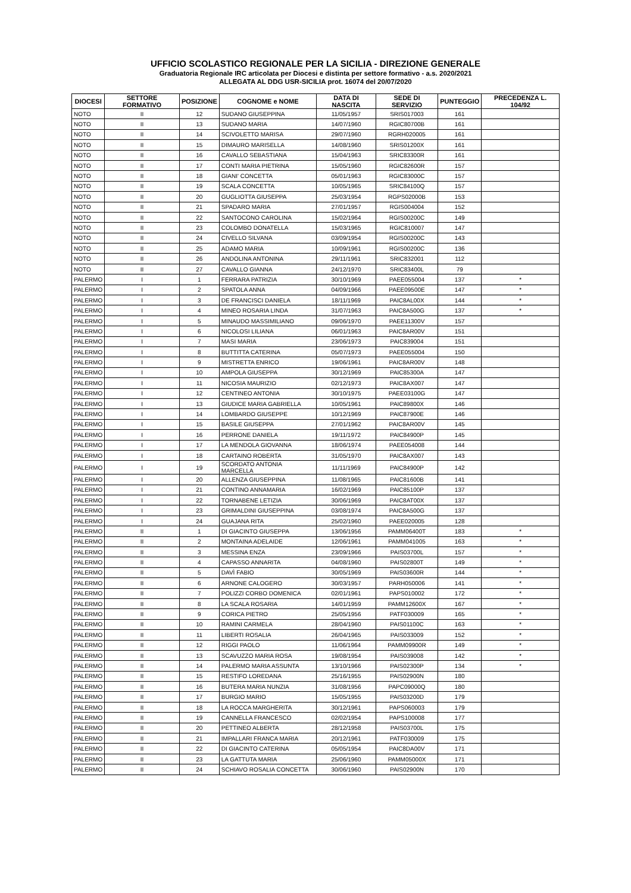UFFICIO SCOLASTICO REGIONALE PER LA SICILIA - DIREZIONE GENERALE
Graduatoria Regionale IRC articolata per Diocesi e distinta per settore formativo - a.s. 2020/2021
ALLEGATA AL DDG USR-SICILIA prot. 16074 del 20/07/2020
| DIOCESI | SETTORE FORMATIVO | POSIZIONE | COGNOME e NOME | DATA DI NASCITA | SEDE DI SERVIZIO | PUNTEGGIO | PRECEDENZA L. 104/92 |
| --- | --- | --- | --- | --- | --- | --- | --- |
| NOTO | II | 12 | SUDANO GIUSEPPINA | 11/05/1957 | SRIS017003 | 161 | |
| NOTO | II | 13 | SUDANO MARIA | 14/07/1960 | RGIC80700B | 161 | |
| NOTO | II | 14 | SCIVOLETTO MARISA | 29/07/1960 | RGRH020005 | 161 | |
| NOTO | II | 15 | DIMAURO MARISELLA | 14/08/1960 | SRIS01200X | 161 | |
| NOTO | II | 16 | CAVALLO SEBASTIANA | 15/04/1963 | SRIC83300R | 161 | |
| NOTO | II | 17 | CONTI MARIA PIETRINA | 15/05/1960 | RGIC82600R | 157 | |
| NOTO | II | 18 | GIANI' CONCETTA | 05/01/1963 | RGIC83000C | 157 | |
| NOTO | II | 19 | SCALA CONCETTA | 10/05/1965 | SRIC84100Q | 157 | |
| NOTO | II | 20 | GUGLIOTTA GIUSEPPA | 25/03/1954 | RGPS02000B | 153 | |
| NOTO | II | 21 | SPADARO MARIA | 27/01/1957 | RGIS004004 | 152 | |
| NOTO | II | 22 | SANTOCONO CAROLINA | 15/02/1964 | RGIS00200C | 149 | |
| NOTO | II | 23 | COLOMBO DONATELLA | 15/03/1965 | RGIC810007 | 147 | |
| NOTO | II | 24 | CIVELLO SILVANA | 03/09/1954 | RGIS00200C | 143 | |
| NOTO | II | 25 | ADAMO MARIA | 10/09/1961 | RGIS00200C | 136 | |
| NOTO | II | 26 | ANDOLINA ANTONINA | 29/11/1961 | SRIC832001 | 112 | |
| NOTO | II | 27 | CAVALLO GIANNA | 24/12/1970 | SRIC83400L | 79 | |
| PALERMO | I | 1 | FERRARA PATRIZIA | 30/10/1969 | PAEE055004 | 137 | * |
| PALERMO | I | 2 | SPATOLA ANNA | 04/09/1966 | PAEE09500E | 147 | * |
| PALERMO | I | 3 | DE FRANCISCI DANIELA | 18/11/1969 | PAIC8AL00X | 144 | * |
| PALERMO | I | 4 | MINEO ROSARIA LINDA | 31/07/1963 | PAIC8A500G | 137 | * |
| PALERMO | I | 5 | MINAUDO MASSIMILIANO | 09/06/1970 | PAEE11300V | 157 | |
| PALERMO | I | 6 | NICOLOSI LILIANA | 06/01/1963 | PAIC8AR00V | 151 | |
| PALERMO | I | 7 | MASI MARIA | 23/06/1973 | PAIC839004 | 151 | |
| PALERMO | I | 8 | BUTTITTA CATERINA | 05/07/1973 | PAEE055004 | 150 | |
| PALERMO | I | 9 | MISTRETTA ENRICO | 19/06/1961 | PAIC8AR00V | 148 | |
| PALERMO | I | 10 | AMPOLA GIUSEPPA | 30/12/1969 | PAIC85300A | 147 | |
| PALERMO | I | 11 | NICOSIA MAURIZIO | 02/12/1973 | PAIC8AX007 | 147 | |
| PALERMO | I | 12 | CENTINEO ANTONIA | 30/10/1975 | PAEE03100G | 147 | |
| PALERMO | I | 13 | GIUDICE MARIA GABRIELLA | 10/05/1961 | PAIC89800X | 146 | |
| PALERMO | I | 14 | LOMBARDO GIUSEPPE | 10/12/1969 | PAIC87900E | 146 | |
| PALERMO | I | 15 | BASILE GIUSEPPA | 27/01/1962 | PAIC8AR00V | 145 | |
| PALERMO | I | 16 | PERRONE DANIELA | 19/11/1972 | PAIC84900P | 145 | |
| PALERMO | I | 17 | LA MENDOLA GIOVANNA | 18/06/1974 | PAEE054008 | 144 | |
| PALERMO | I | 18 | CARTAINO ROBERTA | 31/05/1970 | PAIC8AX007 | 143 | |
| PALERMO | I | 19 | SCORDATO ANTONIA MARCELLA | 11/11/1969 | PAIC84900P | 142 | |
| PALERMO | I | 20 | ALLENZA GIUSEPPINA | 11/08/1965 | PAIC81600B | 141 | |
| PALERMO | I | 21 | CONTINO ANNAMARIA | 16/02/1969 | PAIC85100P | 137 | |
| PALERMO | I | 22 | TORNABENE LETIZIA | 30/06/1969 | PAIC8AT00X | 137 | |
| PALERMO | I | 23 | GRIMALDINI GIUSEPPINA | 03/08/1974 | PAIC8A500G | 137 | |
| PALERMO | I | 24 | GUAJANA RITA | 25/02/1960 | PAEE020005 | 128 | |
| PALERMO | II | 1 | DI GIACINTO GIUSEPPA | 13/06/1956 | PAMM06400T | 183 | * |
| PALERMO | II | 2 | MONTAINA ADELAIDE | 12/06/1961 | PAMM041005 | 163 | * |
| PALERMO | II | 3 | MESSINA ENZA | 23/09/1966 | PAIS03700L | 157 | * |
| PALERMO | II | 4 | CAPASSO ANNARITA | 04/08/1960 | PAIS02800T | 149 | * |
| PALERMO | II | 5 | DAVÌ FABIO | 30/05/1969 | PAIS03600R | 144 | * |
| PALERMO | II | 6 | ARNONE CALOGERO | 30/03/1957 | PARH050006 | 141 | * |
| PALERMO | II | 7 | POLIZZI CORBO DOMENICA | 02/01/1961 | PAPS010002 | 172 | * |
| PALERMO | II | 8 | LA SCALA ROSARIA | 14/01/1959 | PAMM12600X | 167 | * |
| PALERMO | II | 9 | CORICA PIETRO | 25/05/1956 | PATF030009 | 165 | * |
| PALERMO | II | 10 | RAMINI CARMELA | 28/04/1960 | PAIS01100C | 163 | * |
| PALERMO | II | 11 | LIBERTI ROSALIA | 26/04/1965 | PAIS033009 | 152 | * |
| PALERMO | II | 12 | RIGGI PAOLO | 11/06/1964 | PAMM09900R | 149 | * |
| PALERMO | II | 13 | SCAVUZZO MARIA ROSA | 19/08/1954 | PAIS039008 | 142 | * |
| PALERMO | II | 14 | PALERMO MARIA ASSUNTA | 13/10/1966 | PAIS02300P | 134 | * |
| PALERMO | II | 15 | RESTIFO LOREDANA | 25/16/1955 | PAIS02900N | 180 | |
| PALERMO | II | 16 | BUTERA MARIA NUNZIA | 31/08/1956 | PAPC09000Q | 180 | |
| PALERMO | II | 17 | BURGIO MARIO | 15/05/1955 | PAIS03200D | 179 | |
| PALERMO | II | 18 | LA ROCCA MARGHERITA | 30/12/1961 | PAPS060003 | 179 | |
| PALERMO | II | 19 | CANNELLA FRANCESCO | 02/02/1954 | PAPS100008 | 177 | |
| PALERMO | II | 20 | PETTINEO ALBERTA | 28/12/1958 | PAIS03700L | 175 | |
| PALERMO | II | 21 | IMPALLARI FRANCA MARIA | 20/12/1961 | PATF030009 | 175 | |
| PALERMO | II | 22 | DI GIACINTO CATERINA | 05/05/1954 | PAIC8DA00V | 171 | |
| PALERMO | II | 23 | LA GATTUTA MARIA | 25/06/1960 | PAMM05000X | 171 | |
| PALERMO | II | 24 | SCHIAVO ROSALIA CONCETTA | 30/06/1960 | PAIS02900N | 170 | |